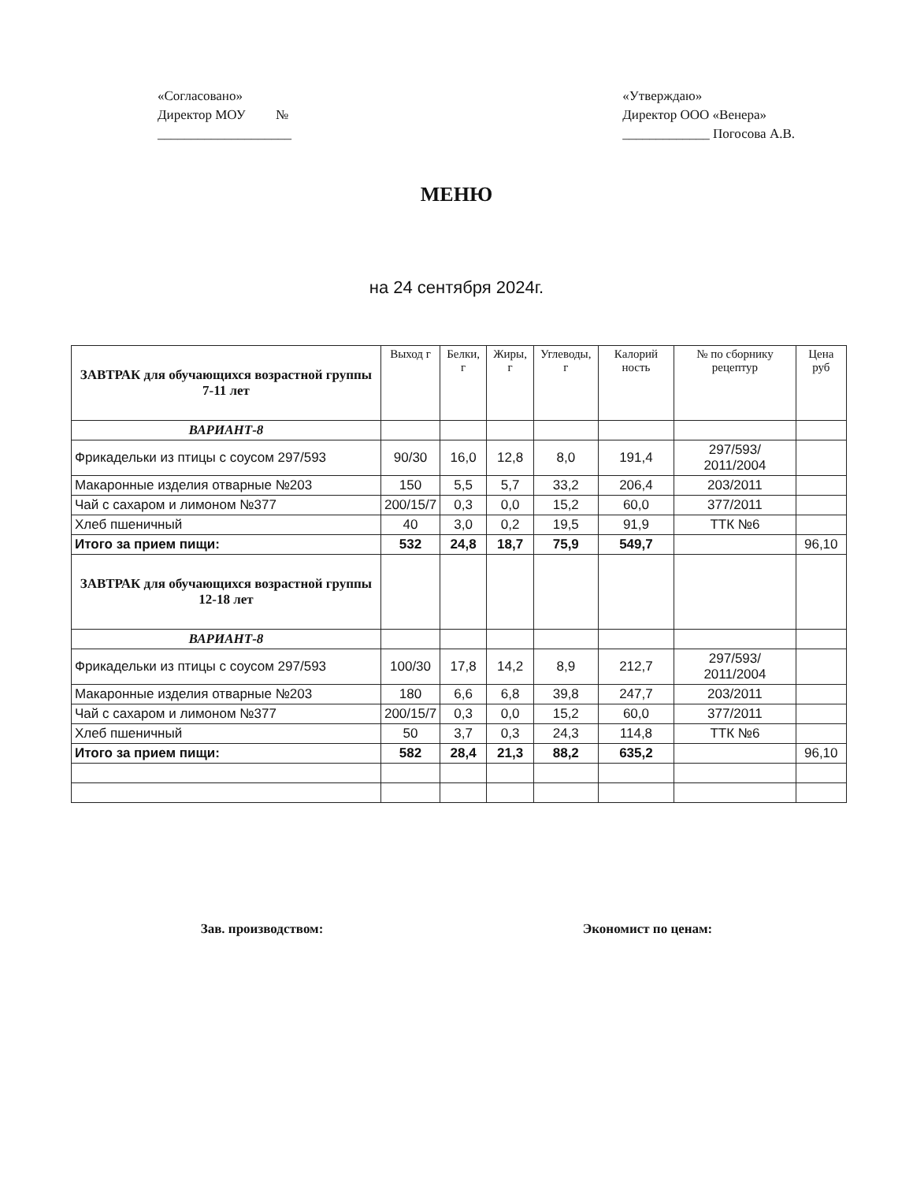«Согласовано»
Директор МОУ №
____________________
«Утверждаю»
Директор ООО «Венера»
_____________ Погосова А.В.
МЕНЮ
на 24 сентября 2024г.
| ЗАВТРАК для обучающихся возрастной группы 7-11 лет | Выход г | Белки, г | Жиры, г | Углеводы, г | Калорий ность | № по сборнику рецептур | Цена руб |
| --- | --- | --- | --- | --- | --- | --- | --- |
| ВАРИАНТ-8 | | | | | | | |
| Фрикадельки из птицы с соусом 297/593 | 90/30 | 16,0 | 12,8 | 8,0 | 191,4 | 297/593/ 2011/2004 | |
| Макаронные изделия отварные №203 | 150 | 5,5 | 5,7 | 33,2 | 206,4 | 203/2011 | |
| Чай с сахаром и лимоном №377 | 200/15/7 | 0,3 | 0,0 | 15,2 | 60,0 | 377/2011 | |
| Хлеб пшеничный | 40 | 3,0 | 0,2 | 19,5 | 91,9 | ТТК №6 | |
| Итого за прием пищи: | 532 | 24,8 | 18,7 | 75,9 | 549,7 | | 96,10 |
| ЗАВТРАК для обучающихся возрастной группы 12-18 лет | | | | | | | |
| ВАРИАНТ-8 | | | | | | | |
| Фрикадельки из птицы с соусом 297/593 | 100/30 | 17,8 | 14,2 | 8,9 | 212,7 | 297/593/ 2011/2004 | |
| Макаронные изделия отварные №203 | 180 | 6,6 | 6,8 | 39,8 | 247,7 | 203/2011 | |
| Чай с сахаром и лимоном №377 | 200/15/7 | 0,3 | 0,0 | 15,2 | 60,0 | 377/2011 | |
| Хлеб пшеничный | 50 | 3,7 | 0,3 | 24,3 | 114,8 | ТТК №6 | |
| Итого за прием пищи: | 582 | 28,4 | 21,3 | 88,2 | 635,2 | | 96,10 |
Зав. производством: Экономист по ценам: